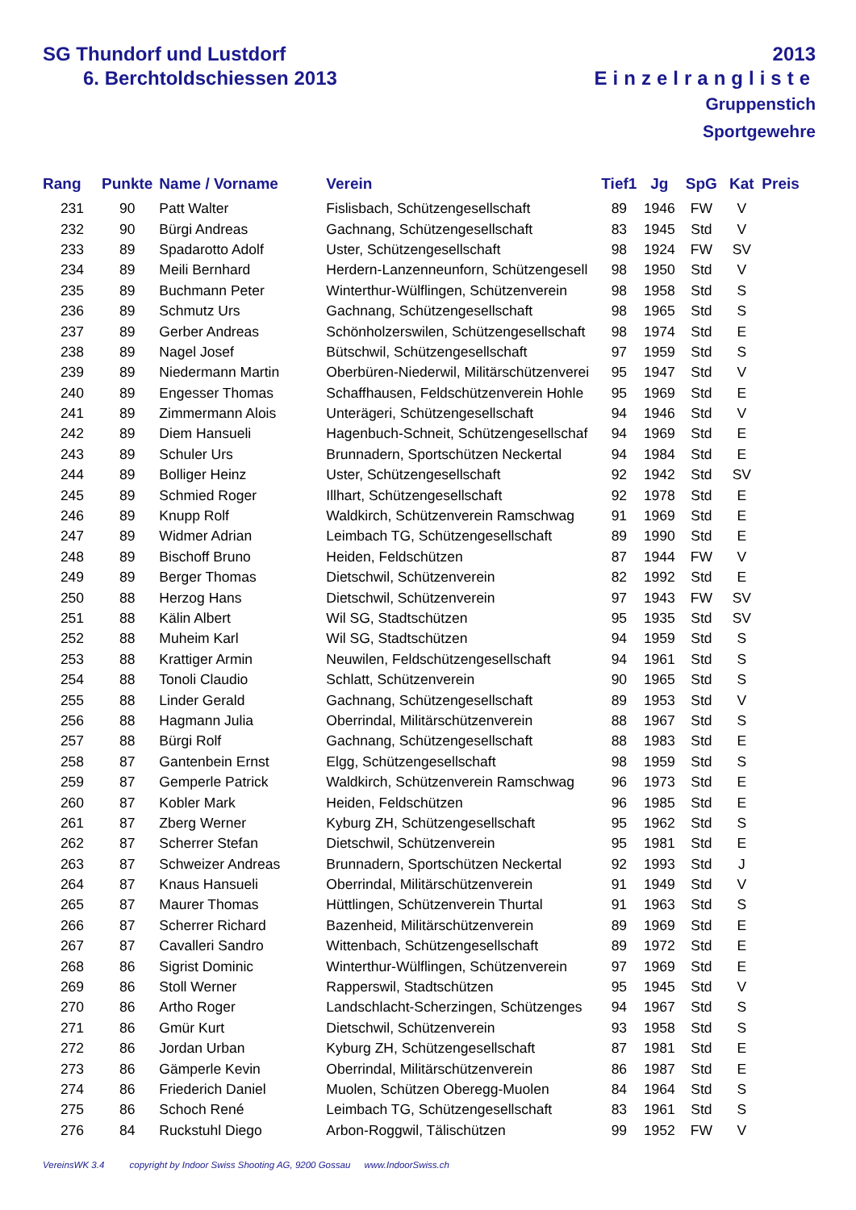SG Thundorf und Lustdorf
6. Berchtoldschiessen 2013
2013
Einzelrangliste
Gruppenstich
Sportgewehre
| Rang | Punkte | Name / Vorname | Verein | Tief1 | Jg | SpG | Kat | Preis |
| --- | --- | --- | --- | --- | --- | --- | --- | --- |
| 231 | 90 | Patt Walter | Fislisbach, Schützengesellschaft | 89 | 1946 | FW | V | |
| 232 | 90 | Bürgi Andreas | Gachnang, Schützengesellschaft | 83 | 1945 | Std | V | |
| 233 | 89 | Spadarotto Adolf | Uster, Schützengesellschaft | 98 | 1924 | FW | SV | |
| 234 | 89 | Meili Bernhard | Herdern-Lanzenneunforn, Schützengesell | 98 | 1950 | Std | V | |
| 235 | 89 | Buchmann Peter | Winterthur-Wülflingen, Schützenverein | 98 | 1958 | Std | S | |
| 236 | 89 | Schmutz Urs | Gachnang, Schützengesellschaft | 98 | 1965 | Std | S | |
| 237 | 89 | Gerber Andreas | Schönholzerswilen, Schützengesellschaft | 98 | 1974 | Std | E | |
| 238 | 89 | Nagel Josef | Bütschwil, Schützengesellschaft | 97 | 1959 | Std | S | |
| 239 | 89 | Niedermann Martin | Oberbüren-Niederwil, Militärschützenverei | 95 | 1947 | Std | V | |
| 240 | 89 | Engesser Thomas | Schaffhausen, Feldschützenverein Hohle | 95 | 1969 | Std | E | |
| 241 | 89 | Zimmermann Alois | Unterägeri, Schützengesellschaft | 94 | 1946 | Std | V | |
| 242 | 89 | Diem Hansueli | Hagenbuch-Schneit, Schützengesellschaf | 94 | 1969 | Std | E | |
| 243 | 89 | Schuler Urs | Brunnadern, Sportschützen Neckertal | 94 | 1984 | Std | E | |
| 244 | 89 | Bolliger Heinz | Uster, Schützengesellschaft | 92 | 1942 | Std | SV | |
| 245 | 89 | Schmied Roger | Illhart, Schützengesellschaft | 92 | 1978 | Std | E | |
| 246 | 89 | Knupp Rolf | Waldkirch, Schützenverein Ramschwag | 91 | 1969 | Std | E | |
| 247 | 89 | Widmer Adrian | Leimbach TG, Schützengesellschaft | 89 | 1990 | Std | E | |
| 248 | 89 | Bischoff Bruno | Heiden, Feldschützen | 87 | 1944 | FW | V | |
| 249 | 89 | Berger Thomas | Dietschwil, Schützenverein | 82 | 1992 | Std | E | |
| 250 | 88 | Herzog Hans | Dietschwil, Schützenverein | 97 | 1943 | FW | SV | |
| 251 | 88 | Kälin Albert | Wil SG, Stadtschützen | 95 | 1935 | Std | SV | |
| 252 | 88 | Muheim Karl | Wil SG, Stadtschützen | 94 | 1959 | Std | S | |
| 253 | 88 | Krattiger Armin | Neuwilen, Feldschützengesellschaft | 94 | 1961 | Std | S | |
| 254 | 88 | Tonoli Claudio | Schlatt, Schützenverein | 90 | 1965 | Std | S | |
| 255 | 88 | Linder Gerald | Gachnang, Schützengesellschaft | 89 | 1953 | Std | V | |
| 256 | 88 | Hagmann Julia | Oberrindal, Militärschützenverein | 88 | 1967 | Std | S | |
| 257 | 88 | Bürgi Rolf | Gachnang, Schützengesellschaft | 88 | 1983 | Std | E | |
| 258 | 87 | Gantenbein Ernst | Elgg, Schützengesellschaft | 98 | 1959 | Std | S | |
| 259 | 87 | Gemperle Patrick | Waldkirch, Schützenverein Ramschwag | 96 | 1973 | Std | E | |
| 260 | 87 | Kobler Mark | Heiden, Feldschützen | 96 | 1985 | Std | E | |
| 261 | 87 | Zberg Werner | Kyburg ZH, Schützengesellschaft | 95 | 1962 | Std | S | |
| 262 | 87 | Scherrer Stefan | Dietschwil, Schützenverein | 95 | 1981 | Std | E | |
| 263 | 87 | Schweizer Andreas | Brunnadern, Sportschützen Neckertal | 92 | 1993 | Std | J | |
| 264 | 87 | Knaus Hansueli | Oberrindal, Militärschützenverein | 91 | 1949 | Std | V | |
| 265 | 87 | Maurer Thomas | Hüttlingen, Schützenverein Thurtal | 91 | 1963 | Std | S | |
| 266 | 87 | Scherrer Richard | Bazenheid, Militärschützenverein | 89 | 1969 | Std | E | |
| 267 | 87 | Cavalleri Sandro | Wittenbach, Schützengesellschaft | 89 | 1972 | Std | E | |
| 268 | 86 | Sigrist Dominic | Winterthur-Wülflingen, Schützenverein | 97 | 1969 | Std | E | |
| 269 | 86 | Stoll Werner | Rapperswil, Stadtschützen | 95 | 1945 | Std | V | |
| 270 | 86 | Artho Roger | Landschlacht-Scherzingen, Schützenges | 94 | 1967 | Std | S | |
| 271 | 86 | Gmür Kurt | Dietschwil, Schützenverein | 93 | 1958 | Std | S | |
| 272 | 86 | Jordan Urban | Kyburg ZH, Schützengesellschaft | 87 | 1981 | Std | E | |
| 273 | 86 | Gämperle Kevin | Oberrindal, Militärschützenverein | 86 | 1987 | Std | E | |
| 274 | 86 | Friederich Daniel | Muolen, Schützen Oberegg-Muolen | 84 | 1964 | Std | S | |
| 275 | 86 | Schoch René | Leimbach TG, Schützengesellschaft | 83 | 1961 | Std | S | |
| 276 | 84 | Ruckstuhl Diego | Arbon-Roggwil, Tälischützen | 99 | 1952 | FW | V | |
VereinsWK 3.4 copyright by Indoor Swiss Shooting AG, 9200 Gossau www.IndoorSwiss.ch